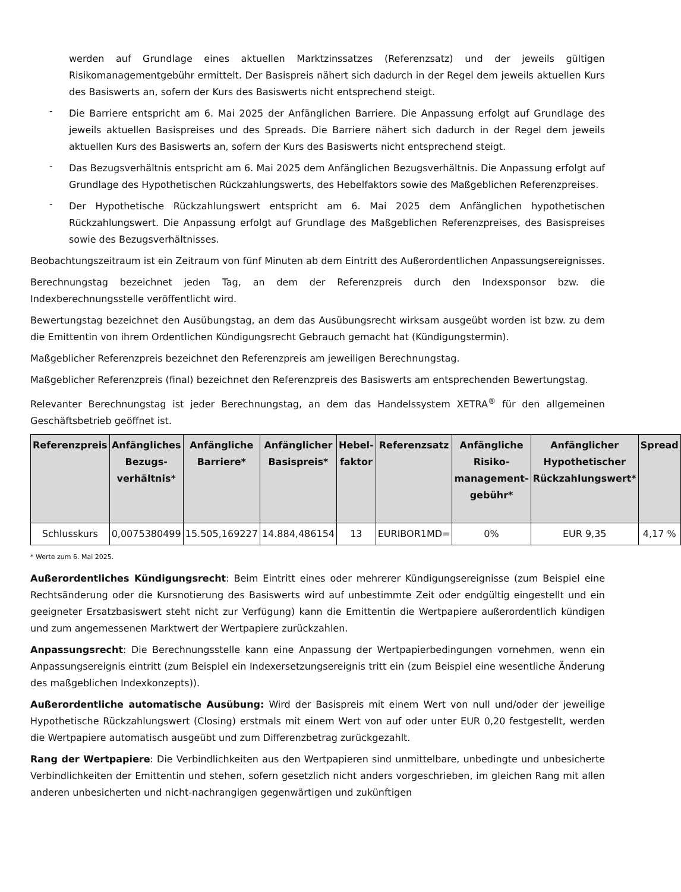werden auf Grundlage eines aktuellen Marktzinssatzes (Referenzsatz) und der jeweils gültigen Risikomanagementgebühr ermittelt. Der Basispreis nähert sich dadurch in der Regel dem jeweils aktuellen Kurs des Basiswerts an, sofern der Kurs des Basiswerts nicht entsprechend steigt.
-
Die Barriere entspricht am 6. Mai 2025 der Anfänglichen Barriere. Die Anpassung erfolgt auf Grundlage des jeweils aktuellen Basispreises und des Spreads. Die Barriere nähert sich dadurch in der Regel dem jeweils aktuellen Kurs des Basiswerts an, sofern der Kurs des Basiswerts nicht entsprechend steigt.
-
Das Bezugsverhältnis entspricht am 6. Mai 2025 dem Anfänglichen Bezugsverhältnis. Die Anpassung erfolgt auf Grundlage des Hypothetischen Rückzahlungswerts, des Hebelfaktors sowie des Maßgeblichen Referenzpreises.
-
Der Hypothetische Rückzahlungswert entspricht am 6. Mai 2025 dem Anfänglichen hypothetischen Rückzahlungswert. Die Anpassung erfolgt auf Grundlage des Maßgeblichen Referenzpreises, des Basispreises sowie des Bezugsverhältnisses.
Beobachtungszeitraum ist ein Zeitraum von fünf Minuten ab dem Eintritt des Außerordentlichen Anpassungsereignisses.
Berechnungstag bezeichnet jeden Tag, an dem der Referenzpreis durch den Indexsponsor bzw. die Indexberechnungsstelle veröffentlicht wird.
Bewertungstag bezeichnet den Ausübungstag, an dem das Ausübungsrecht wirksam ausgeübt worden ist bzw. zu dem die Emittentin von ihrem Ordentlichen Kündigungsrecht Gebrauch gemacht hat (Kündigungstermin).
Maßgeblicher Referenzpreis bezeichnet den Referenzpreis am jeweiligen Berechnungstag.
Maßgeblicher Referenzpreis (final) bezeichnet den Referenzpreis des Basiswerts am entsprechenden Bewertungstag.
Relevanter Berechnungstag ist jeder Berechnungstag, an dem das Handelssystem XETRA<sup>®</sup> für den allgemeinen Geschäftsbetrieb geöffnet ist.
| Referenzpreis | Anfängliches Bezugs-verhältnis* | Anfängliche Barriere* | Anfänglicher Basispreis* | Hebel-faktor | Referenzsatz | Anfängliche Risiko-management-gebühr* | Anfänglicher Hypothetischer Rückzahlungswert* | Spread |
| --- | --- | --- | --- | --- | --- | --- | --- | --- |
| Schlusskurs | 0,0075380499 | 15.505,169227 | 14.884,486154 | 13 | EURIBOR1MD= | 0% | EUR 9,35 | 4,17 % |
* Werte zum 6. Mai 2025.
Außerordentliches Kündigungsrecht: Beim Eintritt eines oder mehrerer Kündigungsereignisse (zum Beispiel eine Rechtsänderung oder die Kursnotierung des Basiswerts wird auf unbestimmte Zeit oder endgültig eingestellt und ein geeigneter Ersatzbasiswert steht nicht zur Verfügung) kann die Emittentin die Wertpapiere außerordentlich kündigen und zum angemessenen Marktwert der Wertpapiere zurückzahlen.
Anpassungsrecht: Die Berechnungsstelle kann eine Anpassung der Wertpapierbedingungen vornehmen, wenn ein Anpassungsereignis eintritt (zum Beispiel ein Indexersetzungsereignis tritt ein (zum Beispiel eine wesentliche Änderung des maßgeblichen Indexkonzepts)).
Außerordentliche automatische Ausübung: Wird der Basispreis mit einem Wert von null und/oder der jeweilige Hypothetische Rückzahlungswert (Closing) erstmals mit einem Wert von auf oder unter EUR 0,20 festgestellt, werden die Wertpapiere automatisch ausgeübt und zum Differenzbetrag zurückgezahlt.
Rang der Wertpapiere: Die Verbindlichkeiten aus den Wertpapieren sind unmittelbare, unbedingte und unbesicherte Verbindlichkeiten der Emittentin und stehen, sofern gesetzlich nicht anders vorgeschrieben, im gleichen Rang mit allen anderen unbesicherten und nicht-nachrangigen gegenwärtigen und zukünftigen